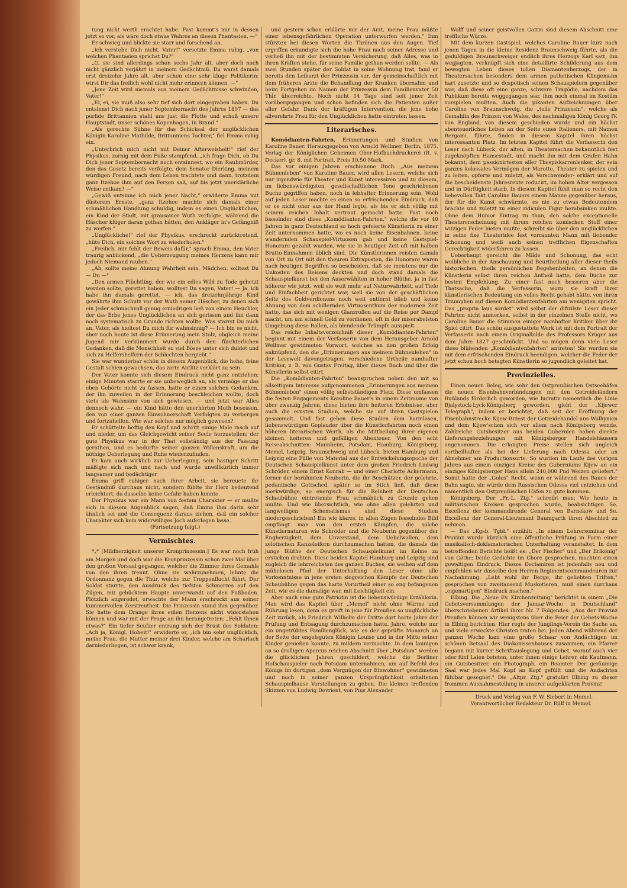tung nicht werth erachtet habe. Fast kommt's mir in dessen jetzt so vor, als wäre doch etwas Wahres an diesen Phantasien, —"
Er schwieg und blickte sie starr und forschend an.
„Ich verstehe Dich nicht, Vater!" versetzte Emma ruhig, „von welchen Phantasien sprichst Du?"
„O, sie sind allerdings schon sechs Jahr alt, aber doch noch nicht gänzlich verjährt in meinem Gedächtniß. Du warst damals erst dreizehn Jahre alt, aber schon eine sehr kluge Politikerin; wirst Dir das freilich wohl nicht mehr erinnern können. —"
„Jene Zeit wird niemals aus meinem Gedächtnisse schwinden, Vater!"
„Ei, ei, sie muß also sehr tief sich dort eingegraben haben. Du entsinnst Dich nach jener Septembernacht des Jahres 1807 — das perfide Brittannien stahl uns just die Flotte und schoß unsere Hauptstadt, unser schönes Kopenhagen, in Brand."
„Als gerechte Sühne für das Schicksal der unglücklichen Königin Karoline Mathilde, Brittanniens Tochter," fiel Emma ruhig ein.
„Unterbrich mich nicht mit Deiner Afterweisheit!" rief der Physikus, zornig mit dem Fuße stampfend, „ich frage Dich, ob Du Dich jener Septembernacht noch entsinnest, wo ein Raubmörder, den das Gesetz bereits verfolgte, dem Senator Dierking, meinem würdigen Freund, nach dem Leben trachtete und dann, trotzdem ganz Itzehoe ihm auf den Fersen saß, auf bis jetzt unerklärliche Weise entkam? —"
„Gewiß entsinne ich mich jener Nacht," erwiderte Emma mit düsterem Ernste, „ganz Itzehoe machte sich damals einer schmählichen Handlung schuldig, indem es einen Unglücklichen, ein Kind der Stadt, mit grausamer Wuth verfolgte, während die Häscher klüger daran gethan hätten, den Ankläger in's Gefängniß zu werfen."
„Unglückliche!" rief der Physikus, erschreckt zurücktretend, „hüte Dich, ein solches Wort zu wiederholen."
„Freilich, mir fehlt der Beweis dafür," sprach Emma, den Vater traurig anblickend, „die Ueberzeugung meines Herzens kann mir jedoch Niemand rauben."
„Ah, sollte meine Ahnung Wahrheit sein. Mädchen, solltest Du — Du —"
„Den armen Flüchtling, der wie ein edles Wild zu Tode gehetzt werden sollte, gerettet haben, wolltest Du sagen, Vater! — Ja, ich habe ihn damals gerettet, — ich, das dreizehnjährige Kind gewährte ihm Schutz vor der Wuth seiner Häscher, zu denen sich ein Jeder schmachvoll genug erniedrigen ließ von einem Heuchler, der das Erbe jenes Unglücklichen an sich gerissen und ihn dann noch systematisch zu Grunde richten wollte. Was starrst Du mich an, Vater, als hieltest Du mich für wahnsinnig? — Ich bin es nicht, aber noch heute ist diese Erinnerung mein Stolz, obgleich meine Jugend mir verkümmert wurde durch den fürchterlichen Gedanken, daß die Menschheit so viel Böses unter sich duldet und sich zu Helfershelfern der Schlechten hergiebt."
Sie war wunderbar schön in diesem Augenblick, die hohe, feine Gestalt schien gewachsen, das zarte Antlitz verklärt zu sein.
Der Vater konnte sich diesem Eindruck nicht ganz entziehen; einige Minuten starrte er sie unbeweglich an, als vermöge er das eben Gehörte nicht zu fassen, hatte er einen solchen Gedanken, der ihn zuweilen in der Erinnerung beschleichen wollte, doch stets als Wahnsinn von sich gewiesen, — und jetzt war Alles dennoch wahr, — ein Kind hätte den unerhörten Muth besessen, den von einer ganzen Einwohnerschaft Verfolgten zu verbergen und fortzuhelfen. Wie war solches nur möglich gewesen?
Er schüttelte heftig den Kopf und schritt einige Male rasch auf und nieder, um das Gleichgewicht seiner Seele herzustellen; der gute Physikus war in der That vollständig aus der Fassung gerathen, und es bedurfte seiner ganzen Willenskraft, um die nöthige Ueberlegung und Ruhe wiederzufinden.
Er kam auch wirklich zur Ueberlegung, sein hastiger Schritt mäßigte sich nach und nach und wurde unwillkürlich immer langsamer und bedächtiger.
Emma griff ruhiger nach ihrer Arbeit, sie bereuete ihr Geständniß durchaus nicht, sondern fühlte ihr Herz bedeutend erleichtert, da dasselbe keine Gefahr haben konnte.
Der Physikus war ein Mann von festem Charakter — er mußte sich in diesem Augenblick sagen, daß Emma ihm darin sehr ähnlich sei und die Consequenz daraus ziehen, daß ein solcher Charakter sich kein widerwilliges Joch auferlegen lasse.
(Fortsetzung folgt.)
Vermischtes.
*<sub>*</sub>* [Mildherzigkeit unserer Kronprinzessin.] Es war noch früh am Morgen und doch war die Kronprinzessin schon zwei Mal über den großen Vorsaal gegangen, welcher die Zimmer ihres Gemahls von den ihren trennt. Ohne sie wahrzunehmen, lehnte die Ordonnanz gegen die Thür, welche zur Treppenflucht führt. Der Soldat starrte, den Ausdruck des tiefsten Schmerzes auf den Zügen, mit gebücktem Haupte unverwandt auf den Fußboden. Plötzlich angeredet, erwachte der Mann erschreckt aus seiner kummervollen Zerstreutheit. Die Prinzessin stand ihm gegenüber. Sie hatte dem Drange ihres edlen Herzens nicht widerstehen können und war mit der Frage an ihn herangetreten: „Fehlt Ihnen etwas?" Ein tiefer Seufzer entrang sich der Brust des Soldaten: „Ach ja, Königl. Hoheit!" erwiderte er, „ich bin sehr unglücklich, meine Frau, die Mutter meiner drei Kinder, welche am Scharlach darniederliegen, ist schwer krank,
und gestern schon erklärte mir der Arzt, meine Frau müßte einer lebensgefährlichen Operation unterworfen werden." Ihm stürzten bei diesen Worten die Thränen aus den Augen. Tief ergriffen erkundigte sich die hohe Frau nach seiner Adresse und verließ ihn mit der bestimmten Versicherung, daß Alles, was in ihren Kräften stehe, für seine Familie gethan werden sollte. — Als zwei Stunden später der Soldat in seine Wohnung trat, fand er bereits den Leibarzt der Prinzessin vor, der gemeinschaftlich mit dem früheren Arzte die Behandlung der Kranken übernahm und beim Fortgehen im Namen der Prinzessin dem Familienvater 50 Thlr. überreichte. Noch nicht 14 Tage sind seit jener Zeit vorübergegangen und schon befinden sich die Patienten außer aller Gefahr. Dank der kräftigen Intervention, die jene hohe allverehrte Frau für den Unglücklichen hatte eintreten lassen.
Literarisches.
Komödianten-Fahrten. Erinnerungen und Studien von Karoline Bauer. Herausgegeben von Arnold Wellmer. Berlin, 1875. Verlag der Königlichen Geheimen Ober-Hofbuchdruckerei (R. v. Decker). gr. 8. mit Portrait. Preis 10,50 Mark.
Das vor einigen Jahren erschienene Buch: „Aus meinem Bühnenleben" von Karoline Bauer, wird allen Lesern, welche sich nur irgendwie für Theater und Kunst interessiren und zu diesem, im liebenswürdigsten, gesellschaftlichen Tone geschriebenen Buche gegriffen haben, noch in lebhafter Erinnerung sein. Wohl auf jeden Leser machte es einen so erfrischenden Eindruck, daß er es nicht eher aus der Hand legte, als bis er sich völlig mit seinem reichen Inhalt vertraut gemacht hatte. Fast noch fesselnder sind diese „Komödianten-Fahrten," welche die vor 40 Jahren in ganz Deutschland so hoch gefeierte Künstlerin zu einer Zeit unternommen hatte, wo es noch keine Eisenbahnen, keine wandernden Schauspiel-Virtuosen gab und keine Gastspiel-Honorare gezahlt wurden, wie sie in heutiger Zeit oft mit halben Brutto-Einnahmen üblich sind. Die Künstlerinnen reisten damals von Ort zu Ort mit den theuren Extraposten, die Honorare waren nach heutigen Begriffen so bescheiden, daß sie meistens nur die Unkosten des Reisens deckten und doch stand damals die Schauspielkunst bei den Auserwählten in hoher Blüthe, ja in fast höherer wie jetzt, weil sie weit mehr auf Naturwahrheit, auf Tiefe und Einfachheit gerichtet war, weil sie von der geschäftlichen Seite des Geldverdienens noch weit entfernt blieb und keine Ahnung von dem schillernden Virtuosenthum der modernen Zeit hatte, das sich mit wenigen Glanzrollen auf die Reise per Dampf macht, um um schnell Geld zu verdienen, oft in der miserabelsten Umgebung diese Rollen, als blendende Trümpfe ausspielt.
Das reiche Inhaltsverzeichniß dieser „Komödianten-Fahrten" beginnt mit einem der Verfasserin von dem Herausgeber Arnold Wellmer gewidmeten Vorwort, welches an den großen Erfolg anknüpfend, den die „Erinnerungen aus meinem Bühnenleben" in der Lesewelt davongetragen, verschiedene Urtheile namhafter Kritiker, z. B. von Gustav Freitag, über dieses Buch und über die Künstlerin selbst citirt.
Die „Komödianten-Fahrten" beanspruchen neben den mit so allseitigem Interesse aufgenommenen „Erinnerungen aus meinem Bühnenleben" einen völlig selbstständigen Platz. Diese umfassen die festen Engagements Karoline Bauer's in einem Zeitraume von über zwanzig Jahren, diese bieten ihre heiteren Erlebnisse, aber auch die ernsten Studien, welche sie auf ihren Gastspielen gesammelt. Und fast geben diese Studien dem harmlosen, liebenswürdigen Geplauder über die Künstlerfahrten noch einen höheren literarischen Werth, als die Mittheilung ihrer eigenen kleinen heiteren und gefälligen Abenteuer. Von den acht Reiseabschnitten: Mannheim, Potsdam, Hamburg, Königsberg, Memel, Leipzig, Braunschweig und Lübeck, bieten Hamburg und Leipzig eine Fülle von Material aus der Entwickelungsepoche der Deutschen Schauspielkunst unter dem großen Friedrich Ludwig Schröder, einem Ernst Konrab — und einer Charlotte Ackermann, ferner der berühmten Neuberin, die ihr Beschützer, der gelehrte, pedantische Gottsched, später so im Stich ließ, daß diese merkwürdige, so energisch für die Reinheit der Deutschen Schaubühne eintretende Frau schmählich zu Grunde gehen mußte. Und wie übersichtlich, wie ohne allen gelehrten und langweiligen Schematismus sind diese Studien niedergeschrieben! Ein wie klares, in allen Zügen fesselndes Bild empfängt man von den ersten Kämpfen, die solche Künstlernaturen wie Schröder und die Neuberin gegenüber der Engherzigkeit, dem Unverstand, dem Uebelwollen, dem zelotischen Kanzeleifern durchzumachen hatten, die damals die junge Blüthe der Deutschen Schauspielkunst im Keime zu ersticken drohten. Diese beiden Kapitel Hamburg und Leipzig sind zugleich die lehrreichsten des ganzen Buches, sie weihen auf dem mühelosen Pfad der Unterhaltung den Leser ohne alle Vorkenntnisse in jene ersten siegreichen Kämpfe der Deutschen Schaubühne gegen das harte Vorurtheil einer so eng befangenen Zeit, wie es die damalige war, mit Leichtigkeit ein.
Aber auch eine gute Patriotin ist die liebenswürdige Erzählerin. Man wird das Kapitel über „Memel" nicht ohne Wärme und Rührung lesen, denn es greift in jene für Preußen so unglückliche Zeit zurück, als Friedrich Wilhelm der Dritte dort harte Jahre der Prüfung und Entsagung durchzumachen hatte, Jahre, welche nur ein ungetrübtes Familienglück, wie es der geprüfte Monarch an der Seite der engelsguten Königin Louise und in der Mitte seiner Kinder genießen konnte, zu mildern vermochte. In dem launigen an so drolligen Apercus reichen Abschnitt über „Potsdam" werden die glücklichen Jahren geschildert, welche die Berliner Hofschauspieler nach Potsdam unternahmen, um auf Befehl des Königs im dortigen „dem Vergnügen der Einwohner" gewidmeten und noch in seiner ganzen Ursprünglichkeit erhaltenen Schauspielhause Vorstellungen zu geben. Die kleinen treffenden Skizzen von Ludwig Devrient, von Pius Alexander
Wolff und seiner geistvollen Gattin sind diesem Abschnitt eine treffliche Würze.
Mit dem kurzen Gastspiel, welches Caroline Bauer kurz nach jenen Tagen in die kleine Residenz Braunschweig führte, als die geduldigen Braunschweiger endlich ihres Herzogs Karl satt, ihn wegjagten, verknüpft sich eine detaillirte Schilderung aus dem bewegten Leben dieses tollen Diamantenherzogs, der in Theatersachen besonders dem armen pathetischen Klingemann hart zusetzte und so despotisch seinen Schauspielern gegenüber war, daß diese oft eine ganze, schwere Tragödie, nachdem das Publikum bereits weggegangen war, ihm noch einmal im Kostüm vorspielen mußten. Auch die pikanten Aufzeichnungen über Caroline von Braunschweig, die „tolle Prinzessin", welche als Gemahlin des Prinzen von Wales, des nachmaligen König Georg IV. von England, von diesem geschieden wurde und ein höchst abenteuerliches Leben an der Seite eines Italieners, mit Namen Bergami, führte, finden in diesem Kapitel ihren höchst interessanten Platz. Im letzten Kapitel führt die Verfasserin den Leser nach Lübeck, der alten, in Theatersachen bekanntlich fest zugeknöpften Hansestadt, und macht ihn mit dem Grafen Hahn bekannt, dem passionirtesten aller Thespiskarrenlenker, der sein ganzes kolossales Vermögen der Marotte, Theater zu spielen und zu leiten, opferte und zuletzt, als Verschwender- erklärt und auf die bescheidenste Jahresrente reducirt, im hohen Alter vergessen und in Dürftigkeit starb. In diesem Kapitel fühlt man so recht den liebevollen Takt Caroline Bauers einem Manne gegenüber heraus, der für die Kunst schwärmte, es nie zu etwas Bedeutendem brachte und zuletzt zu einer ridiculen Figur herabsinken mußte. Ohne dem Humor Eintrag zu thun, den solche exceptionelle Theatererscheinung mit ihrem reichen komischen Stoff einer witzigen Feder bieten mußte, schreibt sie über den unglücklichen in seine fixe Theateridee fest verrannten Mann mit liebender Schonung und weiß auch seinen trefflichen Eigenschaften Gerechtigkeit widerfahren zu lassen.
Ueberhaupt gereicht die Milde und Schonung, das echt weibliche in der Anschauung und Beurtheilung aller dieser theils historischen, theils persönlichen Begebenheiten, an denen die Künstlerin selbst ihren reichen Antheil hatte, dem Buche zur besten Empfehlung. Zu einer fast noch besseren aber die Thatsache, daß die Verfasserin, wozu sie kraft ihrer künstlerischen Bedeutung ein volles Recht gehabt hätte, von ihren Triumphen auf diesen Komödiantenfahrten am wenigsten spricht. Das „propria laus sordet" wird selbst der difizilste Leser dieser Fahrten nicht anmerken, selbst in der einzelnen Stelle nicht, wo Caroline Bauer die Stimmen einiger namhafter Kritiker über ihr Spiel citirt. Das schön ausgestattete Werk ist mit dem Portrait der Verfasserin nach einem Originalbilde des Professors Krüger aus dem Jahre 1827 geschmückt. Und so mögen denn viele Leser diese blühenden „Komödiantenfahrten" antreten! Sie werden sie mit dem erfrischenden Eindruck beendigen, welcher die Feder der jetzt schon hoch betagten Künstlerin so jugendlich geleitet hat.
Provinzielles.
Einen neuen Beleg, wie sehr den Ostpreußischen Ostseehäfen die neuen Eisenbahnverbindungen mit den Getreideländern Rußlands förderlich geworden, wie lucrativ namentlich die Linie Bjalystock-Lyck-Königsberg geworden, giebt der „Kijewer Telegraph", indem er berichtet, daß seit der Eröffnung der Eisenbahnstrecke Kijew-Brzest der Getreidehandel aus Wolhynien und dem Kijew'schen sich vor allem nach Königsberg wende. Zahlreiche Gutsbesitzer aus beiden Gubernien haben direkte Lieferungsbeziehungen mit Königsberger Handelshäusern angenommen. Die erlangten Preise stellen sich ungleich vortheilhafter als bei der Lieferung nach Odessa oder an Abnehmer am Productionsorte. So wurden im Laufe des vorigen Jahres aus einem einzigen Kreise des Guberniums Kijew an ein einziges Königsberger Haus allein 240,000 Pud Weizen geliefert." Somit hatte der „Golos" Recht, wenn er während des Baues der Bahn sagte, sie würde dem Russischen Odessa viel entziehen und namentlich den Ostpreußischen Häfen zu gute kommen.
Königsberg. Der „Pr.-L. Ztg." schreibt man: Wie heute in militärischen Kreisen gesprochen wurde, beabsichtigen Se. Excellenz der kommandirende General von Barnekow und Se. Excellenz der General-Lieutenant Baumgarth ihren Abschied zu nehmen.
— Das „Kgsb. Tgbl." erzählt: „In einem Lehrerseminar der Provinz wurde kürzlich eine öffentliche Prüfung in Form einer musikalisch-deklamatorischen Unterhaltung veranstaltet. In dem betreffenden Berichte heißt es: „Der Fischer" und „Der Erlkönig" von Göthe; beide Gedichte im Chore gesprochen, machten einen gewaltigen Eindruck. Dieses Declamiren ist jedenfalls neu und empfehlen wir dasselbe den Herren Regimentscommandeuren zur Nachahmung. „Lebt wohl ihr Berge, ihr geliebten Triften," gesprochen von zweitausend Musketieren, muß einen durchaus „eigenartigen" Eindruck machen."
Elbing. Die „Neue Ev. Kirchenzeitung" berichtet in einem „Die Gebetsversammlungen der Januar-Woche in Deutschland" überschriebenen Artikel ihrer Nr. 7 Folgendes: „Aus der Provinz Preußen können wir wenigstens über die Feier der Gebets-Woche in Elbing berichten. Hier regte der Jünglings-Verein die Sache an, und viele erweckte Christen traten bei. Jeden Abend während der ganzen Woche kam eine große Schaar von Andächtigen im schönen Betsaal des Diakonissenhauses zusammen; ein Pfarrer begann mit kurzer Schriftauslegung und Gebet, worauf auch vier oder fünf Laien beteten, unter ihnen einige Lehrer, ein Kaufmann, ein Gutsbesitzer, ein Photograph, ein Beamter. Der geräumige Saal war jedes Mal Kopf an Kopf gefüllt und die Andachten fühlbar gesegnet." Die „Altpr. Ztg." gratulirt Elbing zu dieser frommen Ausnahmestellung in unserer aufgeklärten Provinz!
Druck und Verlag von F. W. Siebert in Memel.
Verantwortlicher Redakteur Dr. Rülf in Memel.